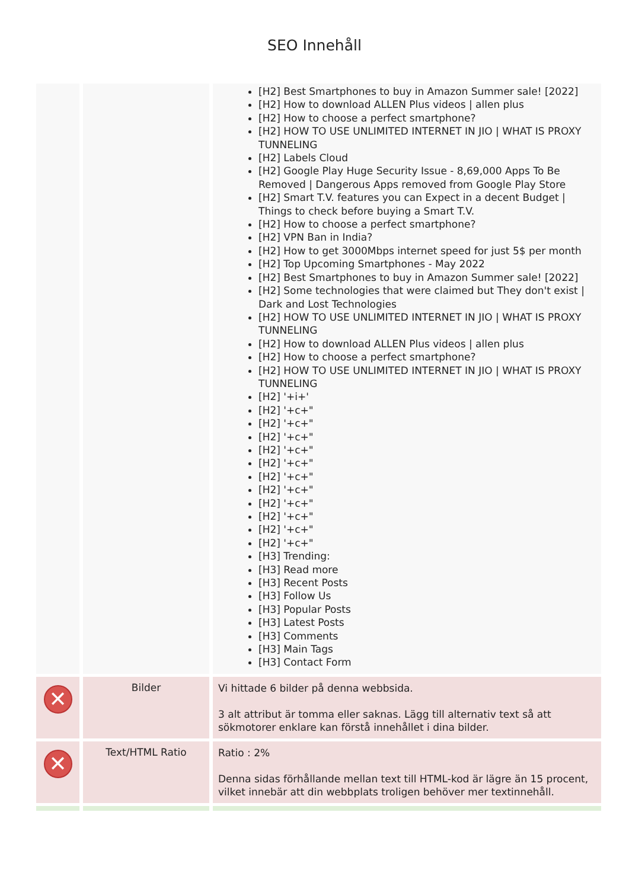SEO Innehåll
| | | [H2] Best Smartphones to buy in Amazon Summer sale! [2022] [H2] How to download ALLEN Plus videos / allen plus [H2] How to choose a perfect smartphone? [H2] HOW TO USE UNLIMITED INTERNET IN JIO / WHAT IS PROXY TUNNELING [H2] Labels Cloud [H2] Google Play Huge Security Issue - 8,69,000 Apps To Be Removed / Dangerous Apps removed from Google Play Store [H2] Smart T.V. features you can Expect in a decent Budget / Things to check before buying a Smart T.V. [H2] How to choose a perfect smartphone? [H2] VPN Ban in India? [H2] How to get 3000Mbps internet speed for just 5$ per month [H2] Top Upcoming Smartphones - May 2022 [H2] Best Smartphones to buy in Amazon Summer sale! [2022] [H2] Some technologies that were claimed but They don't exist / Dark and Lost Technologies [H2] HOW TO USE UNLIMITED INTERNET IN JIO / WHAT IS PROXY TUNNELING [H2] How to download ALLEN Plus videos / allen plus [H2] How to choose a perfect smartphone? [H2] HOW TO USE UNLIMITED INTERNET IN JIO / WHAT IS PROXY TUNNELING [H2] '+i+' [H2] '+c+" [H2] '+c+" [H2] '+c+" [H2] '+c+" [H2] '+c+" [H2] '+c+" [H2] '+c+" [H2] '+c+" [H2] '+c+" [H2] '+c+" [H2] '+c+" [H3] Trending: [H3] Read more [H3] Recent Posts [H3] Follow Us [H3] Popular Posts [H3] Latest Posts [H3] Comments [H3] Main Tags [H3] Contact Form |
| ✕ | Bilder | Vi hittade 6 bilder på denna webbsida. 3 alt attribut är tomma eller saknas. Lägg till alternativ text så att sökmotorer enklare kan förstå innehållet i dina bilder. |
| ✕ | Text/HTML Ratio | Ratio : 2% Denna sidas förhållande mellan text till HTML-kod är lägre än 15 procent, vilket innebär att din webbplats troligen behöver mer textinnehåll. |